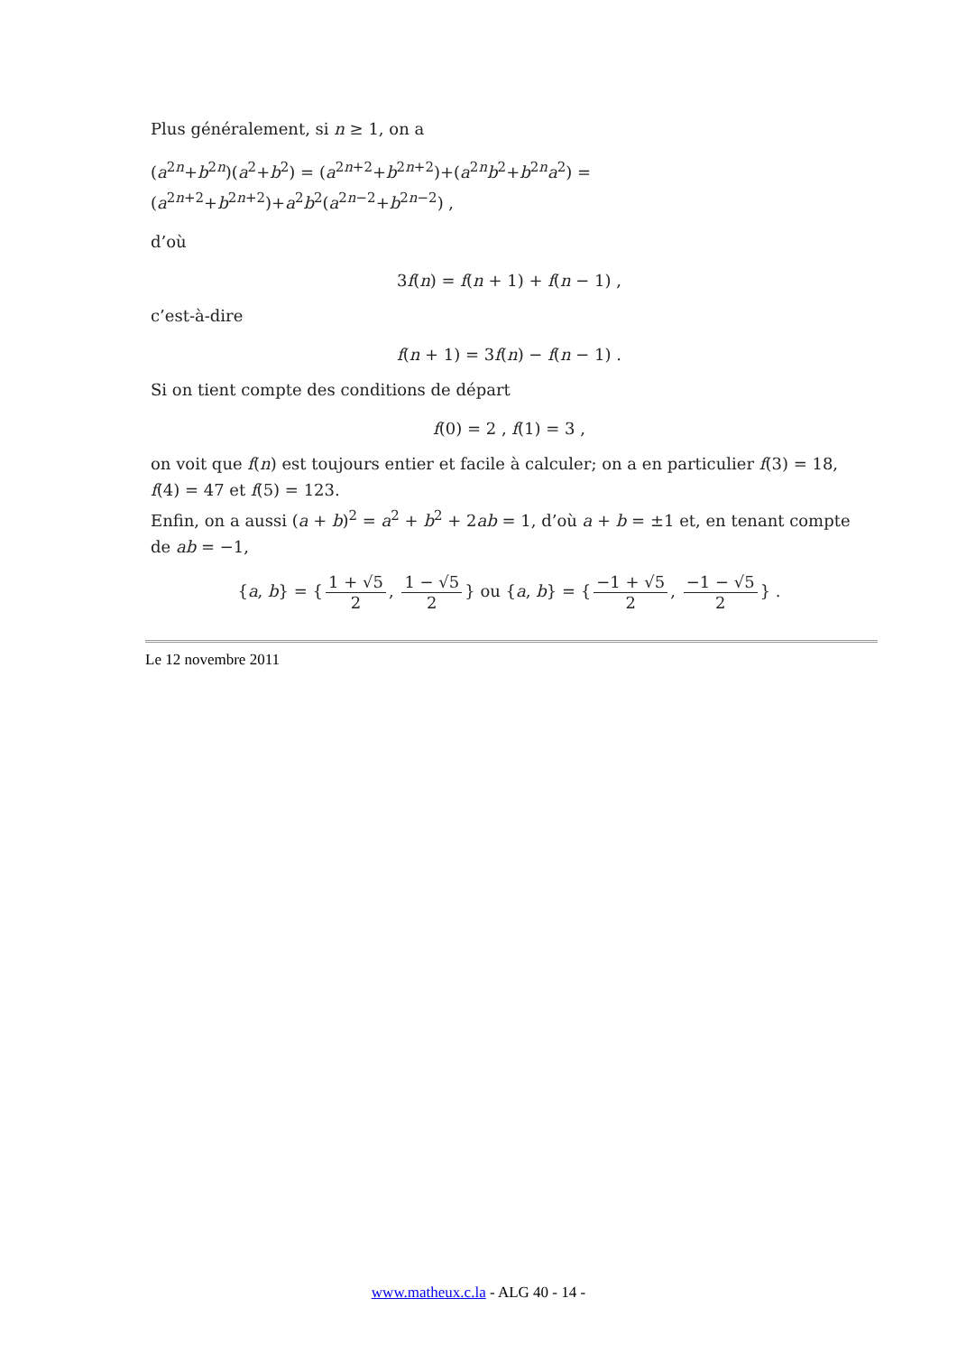Plus généralement, si n ≥ 1, on a
(a<sup>2n</sup>+b<sup>2n</sup>)(a<sup>2</sup>+b<sup>2</sup>) = (a<sup>2n+2</sup>+b<sup>2n+2</sup>)+(a<sup>2n</sup>b<sup>2</sup>+b<sup>2n</sup>a<sup>2</sup>) = (a<sup>2n+2</sup>+b<sup>2n+2</sup>)+a<sup>2</sup>b<sup>2</sup>(a<sup>2n−2</sup>+b<sup>2n−2</sup>) ,
d’où
3f(n) = f(n + 1) + f(n − 1) ,
c’est-à-dire
f(n + 1) = 3f(n) − f(n − 1) .
Si on tient compte des conditions de départ
f(0) = 2 , f(1) = 3 ,
on voit que f(n) est toujours entier et facile à calculer; on a en particulier f(3) = 18, f(4) = 47 et f(5) = 123.
Enfin, on a aussi (a + b)<sup>2</sup> = a<sup>2</sup> + b<sup>2</sup> + 2ab = 1, d’où a + b = ±1 et, en tenant compte de ab = −1,
{a, b} = { 1 + √5 2, 1 − √5 2 } ou {a, b} = { −1 + √5 2, −1 − √5 2 } .
Le 12 novembre 2011
www.matheux.c.la - ALG 40 - 14 -